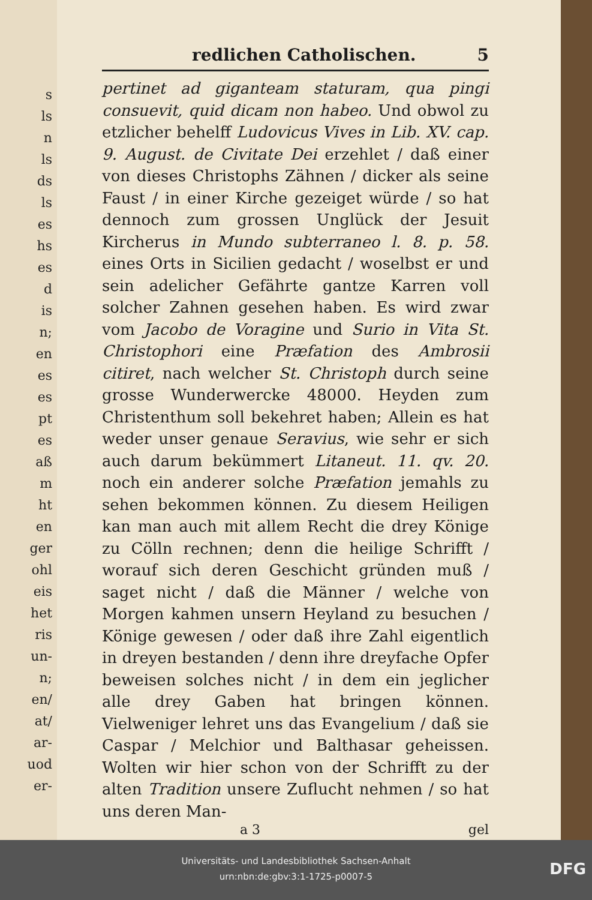s
ls
n
ls
ds
ls
es
hs
es
d
is
n;
en
es
es
pt
es
aß
m
ht
en
ger
ohl
eis
het
ris
un-
n;
en/
at/
ar-
uod
er-
redlichen Catholischen. 5
pertinet ad giganteam staturam, qua pingi consuevit, quid dicam non habeo. Und obwol zu etzlicher behelff Ludovicus Vives in Lib. XV. cap. 9. August. de Civitate Dei erzehlet / daß einer von dieses Christophs Zähnen / dicker als seine Faust / in einer Kirche gezeiget würde / so hat dennoch zum grossen Unglück der Jesuit Kircherus in Mundo subterraneo l. 8. p. 58. eines Orts in Sicilien gedacht / woselbst er und sein adelicher Gefährte gantze Karren voll solcher Zahnen gesehen haben. Es wird zwar vom Jacobo de Voragine und Surio in Vita St. Christophori eine Præfation des Ambrosii citiret, nach welcher St. Christoph durch seine grosse Wunderwercke 48000. Heyden zum Christenthum soll bekehret haben; Allein es hat weder unser genaue Seravius, wie sehr er sich auch darum bekümmert Litaneut. 11. qv. 20. noch ein anderer solche Præfation jemahls zu sehen bekommen können. Zu diesem Heiligen kan man auch mit allem Recht die drey Könige zu Cölln rechnen; denn die heilige Schrifft / worauf sich deren Geschicht gründen muß / saget nicht / daß die Männer / welche von Morgen kahmen unsern Heyland zu besuchen / Könige gewesen / oder daß ihre Zahl eigentlich in dreyen bestanden / denn ihre dreyfache Opfer beweisen solches nicht / in dem ein jeglicher alle drey Gaben hat bringen können. Vielweniger lehret uns das Evangelium / daß sie Caspar / Melchior und Balthasar geheissen. Wolten wir hier schon von der Schrifft zu der alten Tradition unsere Zuflucht nehmen / so hat uns deren Man-
a 3 gel
Universitäts- und Landesbibliothek Sachsen-Anhalt
urn:nbn:de:gbv:3:1-1725-p0007-5
DFG